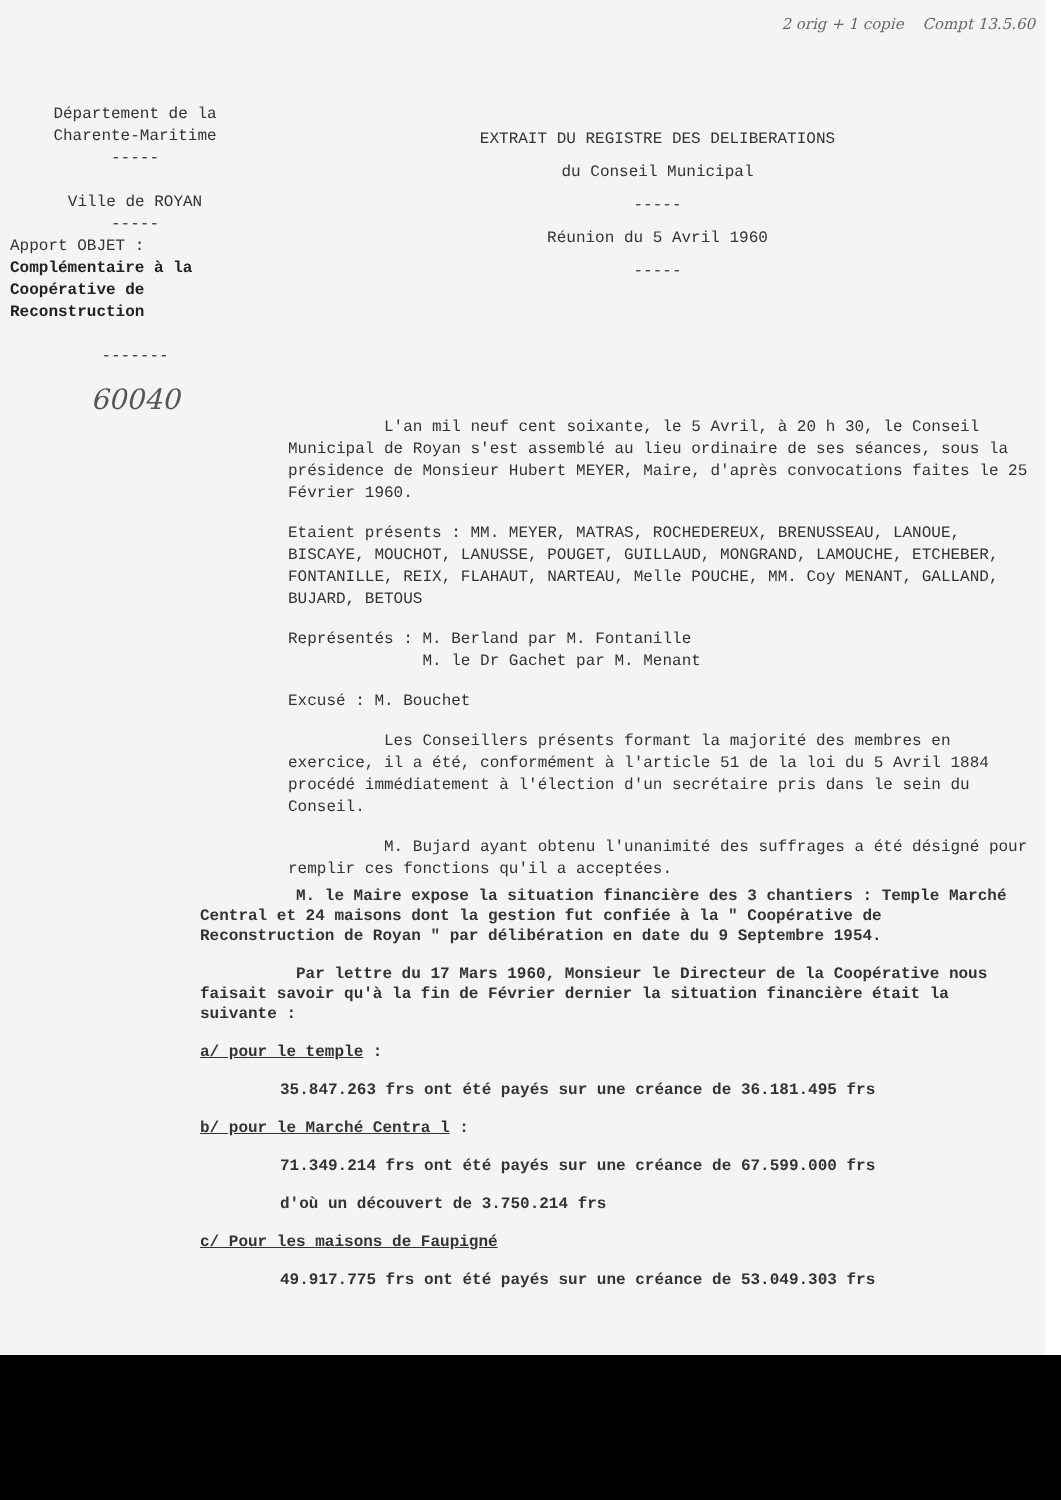2 orig + 1 copie Compt 13.5.60
Département de la
Charente-Maritime
-----
Ville de ROYAN
-----
Apport OBJET :
Complémentaire à la Coopérative de Reconstruction
-------
60040
EXTRAIT DU REGISTRE DES DELIBERATIONS
du Conseil Municipal
-----
Réunion du 5 Avril 1960
-----
L'an mil neuf cent soixante, le 5 Avril, à 20 h 30, le Conseil Municipal de Royan s'est assemblé au lieu ordinaire de ses séances, sous la présidence de Monsieur Hubert MEYER, Maire, d'après convocations faites le 25 Février 1960.
Etaient présents : MM. MEYER, MATRAS, ROCHEDEREUX, BRENUSSEAU, LANOUE, BISCAYE, MOUCHOT, LANUSSE, POUGET, GUILLAUD, MONGRAND, LAMOUCHE, ETCHEBER, FONTANILLE, REIX, FLAHAUT, NARTEAU, Melle POUCHE, MM. Coy MENANT, GALLAND, BUJARD, BETOUS
Représentés : M. Berland par M. Fontanille
M. le Dr Gachet par M. Menant
Excusé : M. Bouchet
Les Conseillers présents formant la majorité des membres en exercice, il a été, conformément à l'article 51 de la loi du 5 Avril 1884 procédé immédiatement à l'élection d'un secrétaire pris dans le sein du Conseil.
M. Bujard ayant obtenu l'unanimité des suffrages a été désigné pour remplir ces fonctions qu'il a acceptées.
M. le Maire expose la situation financière des 3 chantiers : Temple Marché Central et 24 maisons dont la gestion fut confiée à la " Coopérative de Reconstruction de Royan " par délibération en date du 9 Septembre 1954.
Par lettre du 17 Mars 1960, Monsieur le Directeur de la Coopérative nous faisait savoir qu'à la fin de Février dernier la situation financière était la suivante :
a/ pour le temple :
35.847.263 frs ont été payés sur une créance de 36.181.495 frs
b/ pour le Marché Centra l :
71.349.214 frs ont été payés sur une créance de 67.599.000 frs
d'où un découvert de 3.750.214 frs
c/ Pour les maisons de Faupigné
49.917.775 frs ont été payés sur une créance de 53.049.303 frs